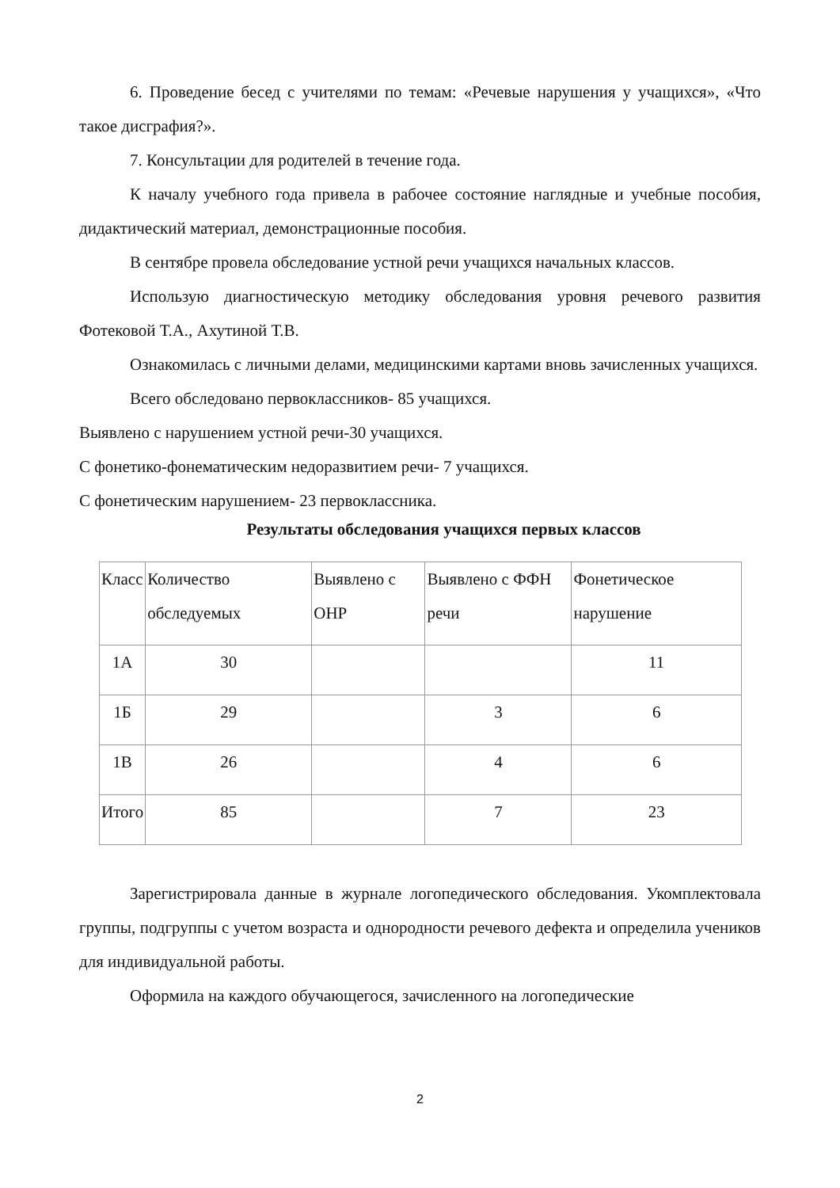6. Проведение бесед с учителями по темам: «Речевые нарушения у учащихся», «Что такое дисграфия?».
7. Консультации для родителей в течение года.
К началу учебного года привела в рабочее состояние наглядные и учебные пособия, дидактический материал, демонстрационные пособия.
В сентябре провела обследование устной речи учащихся начальных классов.
Использую диагностическую методику обследования уровня речевого развития Фотековой Т.А., Ахутиной Т.В.
Ознакомилась с личными делами, медицинскими картами вновь зачисленных учащихся.
Всего обследовано первоклассников- 85 учащихся.
Выявлено с нарушением устной речи-30 учащихся.
С фонетико-фонематическим недоразвитием речи- 7 учащихся.
С фонетическим нарушением- 23 первоклассника.
Результаты обследования учащихся первых классов
| Класс | Количество обследуемых | Выявлено с ОНР | Выявлено с ФФН речи | Фонетическое нарушение |
| 1А | 30 | | | 11 |
| 1Б | 29 | | 3 | 6 |
| 1В | 26 | | 4 | 6 |
| Итого | 85 | | 7 | 23 |
Зарегистрировала данные в журнале логопедического обследования. Укомплектовала группы, подгруппы с учетом возраста и однородности речевого дефекта и определила учеников для индивидуальной работы.
Оформила на каждого обучающегося, зачисленного на логопедические
2